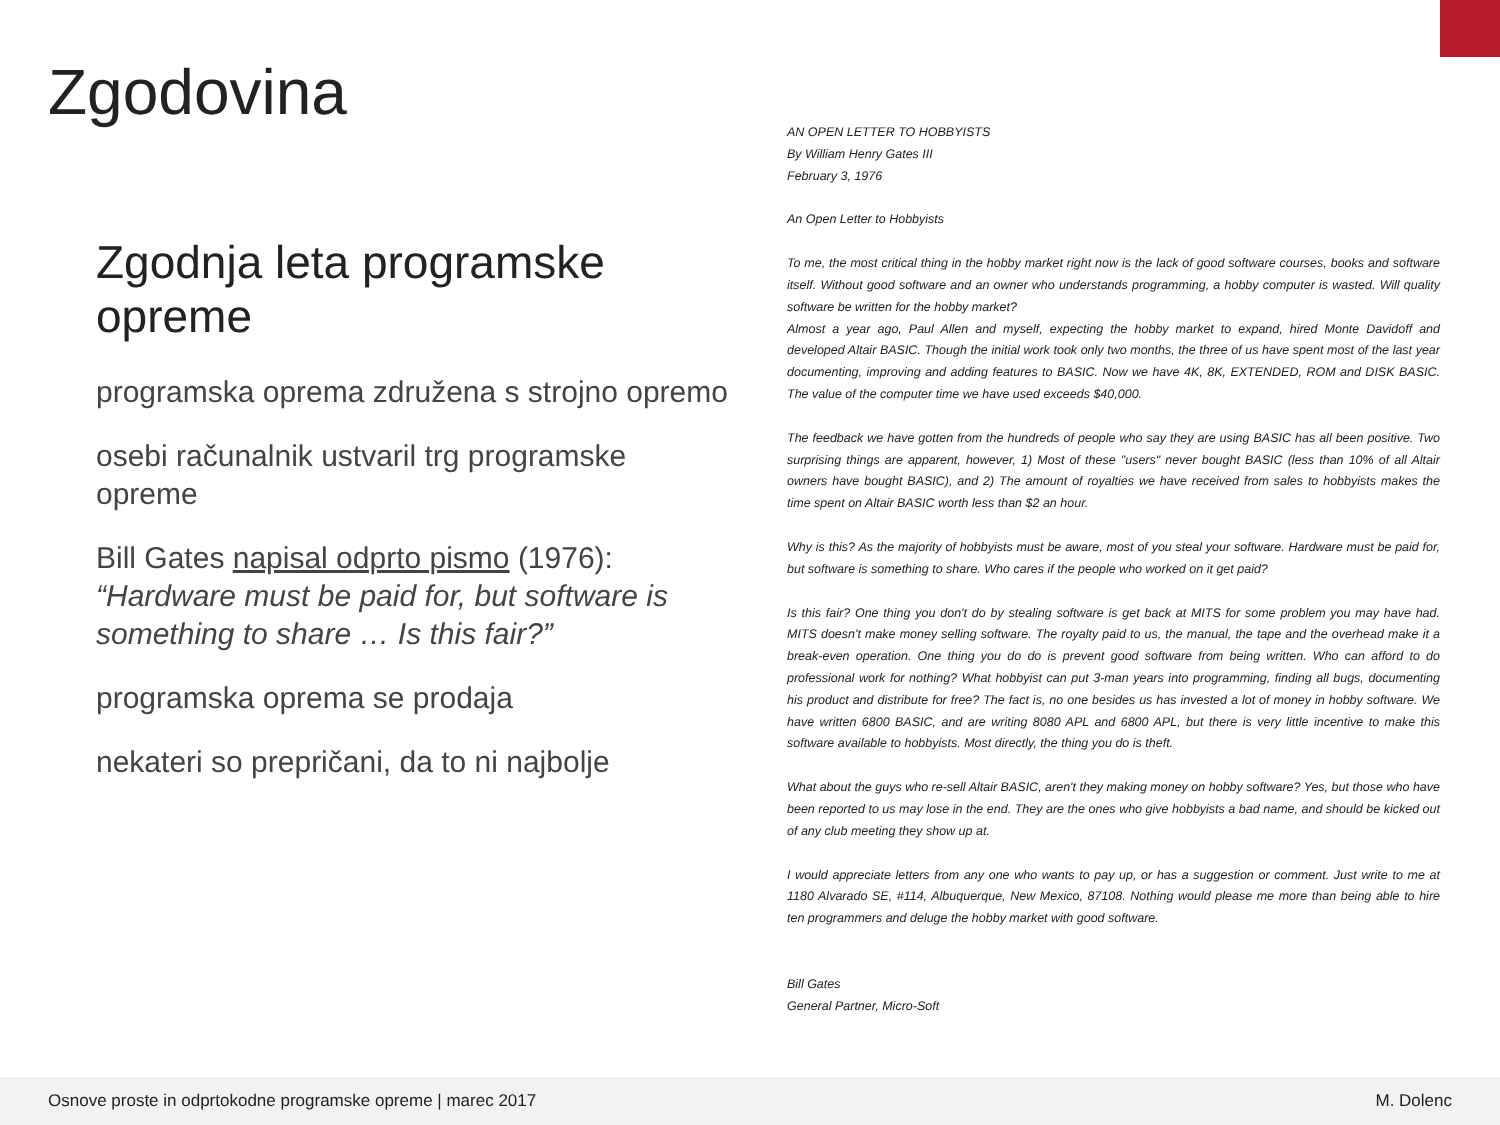Zgodovina
Zgodnja leta programske opreme
programska oprema združena s strojno opremo
osebi računalnik ustvaril trg programske opreme
Bill Gates napisal odprto pismo (1976):
“Hardware must be paid for, but software is something to share … Is this fair?”
programska oprema se prodaja
nekateri so prepričani, da to ni najbolje
AN OPEN LETTER TO HOBBYISTS
By William Henry Gates III
February 3, 1976
An Open Letter to Hobbyists
To me, the most critical thing in the hobby market right now is the lack of good software courses, books and software itself. Without good software and an owner who understands programming, a hobby computer is wasted. Will quality software be written for the hobby market?
Almost a year ago, Paul Allen and myself, expecting the hobby market to expand, hired Monte Davidoff and developed Altair BASIC. Though the initial work took only two months, the three of us have spent most of the last year documenting, improving and adding features to BASIC. Now we have 4K, 8K, EXTENDED, ROM and DISK BASIC. The value of the computer time we have used exceeds $40,000.
The feedback we have gotten from the hundreds of people who say they are using BASIC has all been positive. Two surprising things are apparent, however, 1) Most of these "users" never bought BASIC (less than 10% of all Altair owners have bought BASIC), and 2) The amount of royalties we have received from sales to hobbyists makes the time spent on Altair BASIC worth less than $2 an hour.
Why is this? As the majority of hobbyists must be aware, most of you steal your software. Hardware must be paid for, but software is something to share. Who cares if the people who worked on it get paid?
Is this fair? One thing you don't do by stealing software is get back at MITS for some problem you may have had. MITS doesn't make money selling software. The royalty paid to us, the manual, the tape and the overhead make it a break-even operation. One thing you do do is prevent good software from being written. Who can afford to do professional work for nothing? What hobbyist can put 3-man years into programming, finding all bugs, documenting his product and distribute for free? The fact is, no one besides us has invested a lot of money in hobby software. We have written 6800 BASIC, and are writing 8080 APL and 6800 APL, but there is very little incentive to make this software available to hobbyists. Most directly, the thing you do is theft.
What about the guys who re-sell Altair BASIC, aren't they making money on hobby software? Yes, but those who have been reported to us may lose in the end. They are the ones who give hobbyists a bad name, and should be kicked out of any club meeting they show up at.
I would appreciate letters from any one who wants to pay up, or has a suggestion or comment. Just write to me at 1180 Alvarado SE, #114, Albuquerque, New Mexico, 87108. Nothing would please me more than being able to hire ten programmers and deluge the hobby market with good software.
Bill Gates
General Partner, Micro-Soft
Osnove proste in odprtokodne programske opreme | marec 2017 M. Dolenc